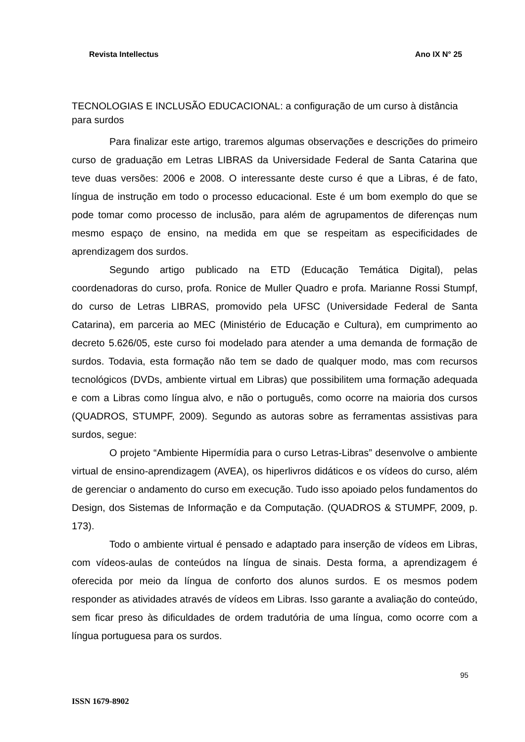Revista Intellectus Ano IX N° 25
TECNOLOGIAS E INCLUSÃO EDUCACIONAL: a configuração de um curso à distância para surdos
Para finalizar este artigo, traremos algumas observações e descrições do primeiro curso de graduação em Letras LIBRAS da Universidade Federal de Santa Catarina que teve duas versões: 2006 e 2008. O interessante deste curso é que a Libras, é de fato, língua de instrução em todo o processo educacional. Este é um bom exemplo do que se pode tomar como processo de inclusão, para além de agrupamentos de diferenças num mesmo espaço de ensino, na medida em que se respeitam as especificidades de aprendizagem dos surdos.
Segundo artigo publicado na ETD (Educação Temática Digital), pelas coordenadoras do curso, profa. Ronice de Muller Quadro e profa. Marianne Rossi Stumpf, do curso de Letras LIBRAS, promovido pela UFSC (Universidade Federal de Santa Catarina), em parceria ao MEC (Ministério de Educação e Cultura), em cumprimento ao decreto 5.626/05, este curso foi modelado para atender a uma demanda de formação de surdos. Todavia, esta formação não tem se dado de qualquer modo, mas com recursos tecnológicos (DVDs, ambiente virtual em Libras) que possibilitem uma formação adequada e com a Libras como língua alvo, e não o português, como ocorre na maioria dos cursos (QUADROS, STUMPF, 2009). Segundo as autoras sobre as ferramentas assistivas para surdos, segue:
O projeto “Ambiente Hipermídia para o curso Letras-Libras” desenvolve o ambiente virtual de ensino-aprendizagem (AVEA), os hiperlivros didáticos e os vídeos do curso, além de gerenciar o andamento do curso em execução. Tudo isso apoiado pelos fundamentos do Design, dos Sistemas de Informação e da Computação. (QUADROS & STUMPF, 2009, p. 173).
Todo o ambiente virtual é pensado e adaptado para inserção de vídeos em Libras, com vídeos-aulas de conteúdos na língua de sinais. Desta forma, a aprendizagem é oferecida por meio da língua de conforto dos alunos surdos. E os mesmos podem responder as atividades através de vídeos em Libras. Isso garante a avaliação do conteúdo, sem ficar preso às dificuldades de ordem tradutória de uma língua, como ocorre com a língua portuguesa para os surdos.
95
ISSN 1679-8902